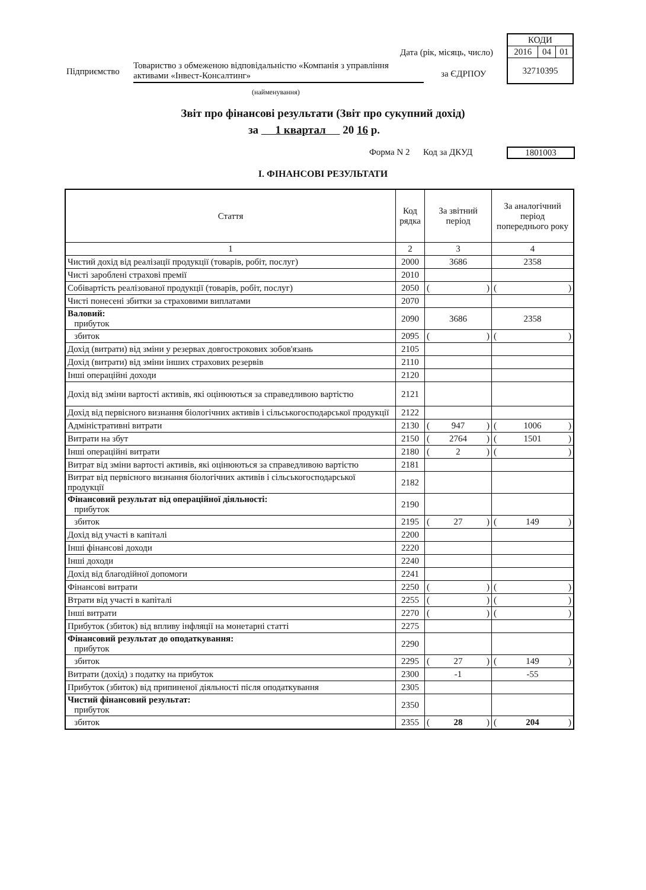| КОДИ | | |
| 2016 | 04 | 01 |
| 32710395 | | |
Дата (рік, місяць, число)
Підприємство
Товариство з обмеженою відповідальністю «Компанія з управління активами «Інвест-Консалтинг»
(найменування)
за ЄДРПОУ
Звіт про фінансові результати (Звіт про сукупний дохід)
за 1 квартал 20 16 р.
Форма N 2 Код за ДКУД 1801003
І. ФІНАНСОВІ РЕЗУЛЬТАТИ
| Стаття | Код рядка | За звітний період | За аналогічний період попереднього року |
| --- | --- | --- | --- |
| 1 | 2 | 3 | 4 |
| Чистий дохід від реалізації продукції (товарів, робіт, послуг) | 2000 | 3686 | 2358 |
| Чисті зароблені страхові премії | 2010 | | |
| Собівартість реалізованої продукції (товарів, робіт, послуг) | 2050 | ( ) | ( ) |
| Чисті понесені збитки за страховими виплатами | 2070 | | |
| Валовий: прибуток | 2090 | 3686 | 2358 |
| збиток | 2095 | ( ) | ( ) |
| Дохід (витрати) від зміни у резервах довгострокових зобов'язань | 2105 | | |
| Дохід (витрати) від зміни інших страхових резервів | 2110 | | |
| Інші операційні доходи | 2120 | | |
| Дохід від зміни вартості активів, які оцінюються за справедливою вартістю | 2121 | | |
| Дохід від первісного визнання біологічних активів і сільськогосподарської продукції | 2122 | | |
| Адміністративні витрати | 2130 | ( 947 ) | ( 1006 ) |
| Витрати на збут | 2150 | ( 2764 ) | ( 1501 ) |
| Інші операційні витрати | 2180 | ( 2 ) | ( ) |
| Витрат від зміни вартості активів, які оцінюються за справедливою вартістю | 2181 | | |
| Витрат від первісного визнання біологічних активів і сільськогосподарської продукції | 2182 | | |
| Фінансовий результат від операційної діяльності: прибуток | 2190 | | |
| збиток | 2195 | ( 27 ) | ( 149 ) |
| Дохід від участі в капіталі | 2200 | | |
| Інші фінансові доходи | 2220 | | |
| Інші доходи | 2240 | | |
| Дохід від благодійної допомоги | 2241 | | |
| Фінансові витрати | 2250 | ( ) | ( ) |
| Втрати від участі в капіталі | 2255 | ( ) | ( ) |
| Інші витрати | 2270 | ( ) | ( ) |
| Прибуток (збиток) від впливу інфляції на монетарні статті | 2275 | | |
| Фінансовий результат до оподаткування: прибуток | 2290 | | |
| збиток | 2295 | ( 27 ) | ( 149 ) |
| Витрати (дохід) з податку на прибуток | 2300 | -1 | -55 |
| Прибуток (збиток) від припиненої діяльності після оподаткування | 2305 | | |
| Чистий фінансовий результат: прибуток | 2350 | | |
| збиток | 2355 | ( 28 ) | ( 204 ) |